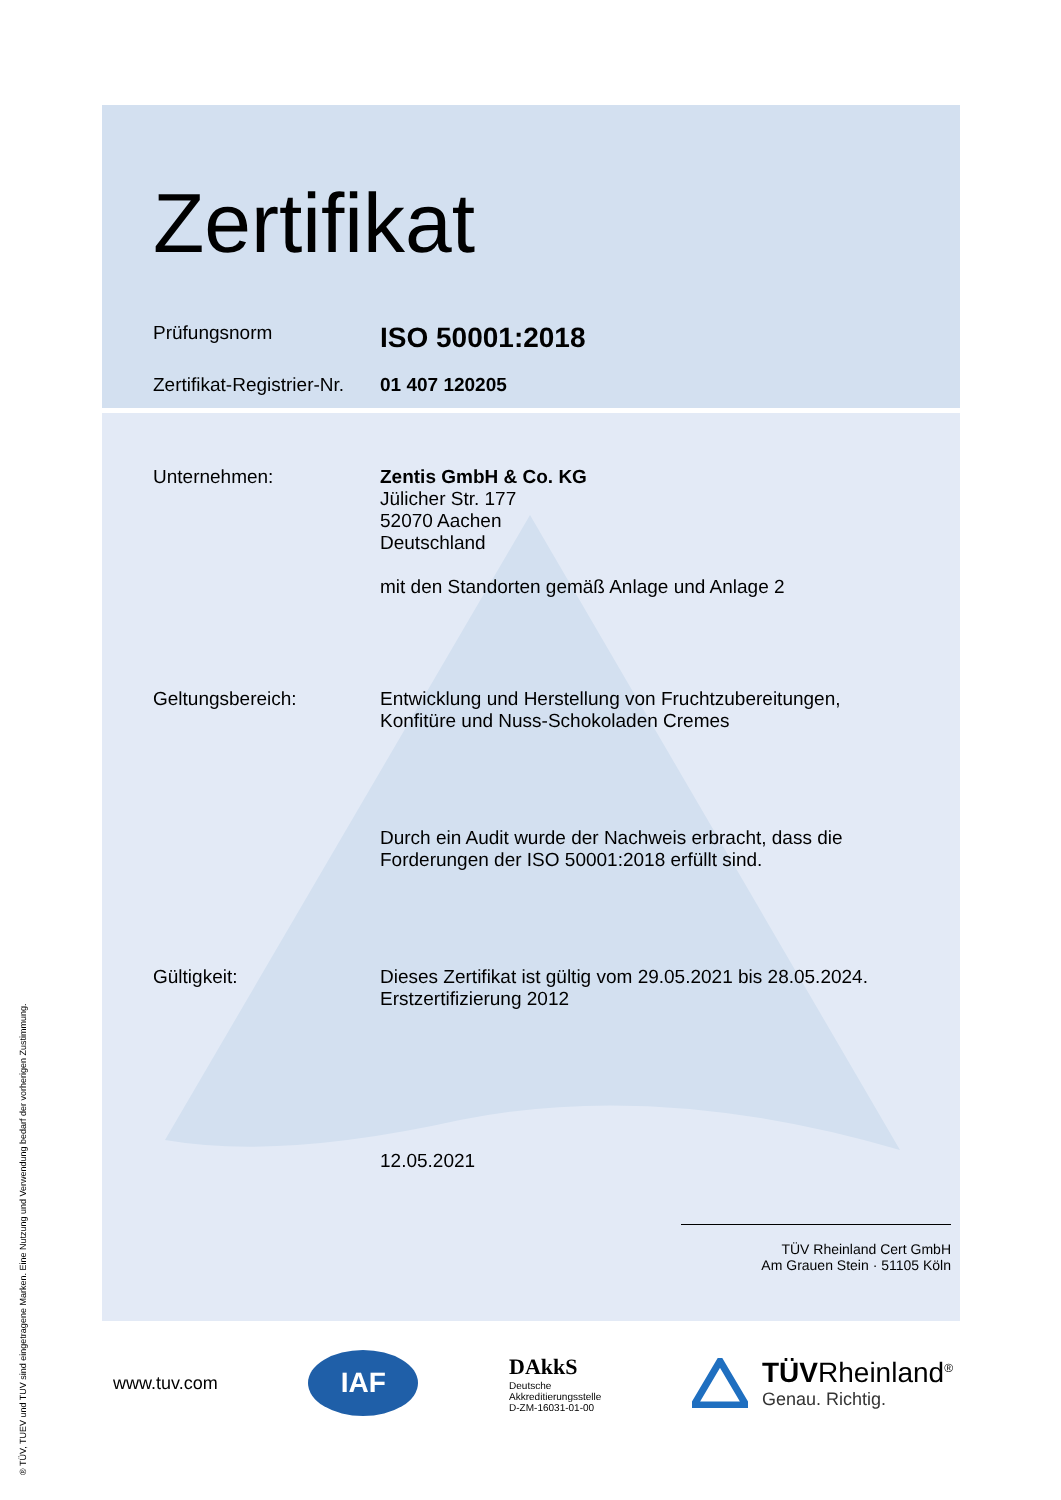® TÜV, TUEV und TUV sind eingetragene Marken. Eine Nutzung und Verwendung bedarf der vorherigen Zustimmung.
Zertifikat
Prüfungsnorm
ISO 50001:2018
Zertifikat-Registrier-Nr.
01 407 120205
Unternehmen: Zentis GmbH & Co. KG
Jülicher Str. 177
52070 Aachen
Deutschland
mit den Standorten gemäß Anlage und Anlage 2
Geltungsbereich: Entwicklung und Herstellung von Fruchtzubereitungen,
Konfitüre und Nuss-Schokoladen Cremes
Durch ein Audit wurde der Nachweis erbracht, dass die
Forderungen der ISO 50001:2018 erfüllt sind.
Gültigkeit: Dieses Zertifikat ist gültig vom 29.05.2021 bis 28.05.2024.
Erstzertifizierung 2012
12.05.2021
TÜV Rheinland Cert GmbH
Am Grauen Stein · 51105 Köln
www.tuv.com
IAF
DAkkS
Deutsche
Akkreditierungsstelle
D-ZM-16031-01-00
TÜVRheinland<sup>®</sup>
Genau. Richtig.